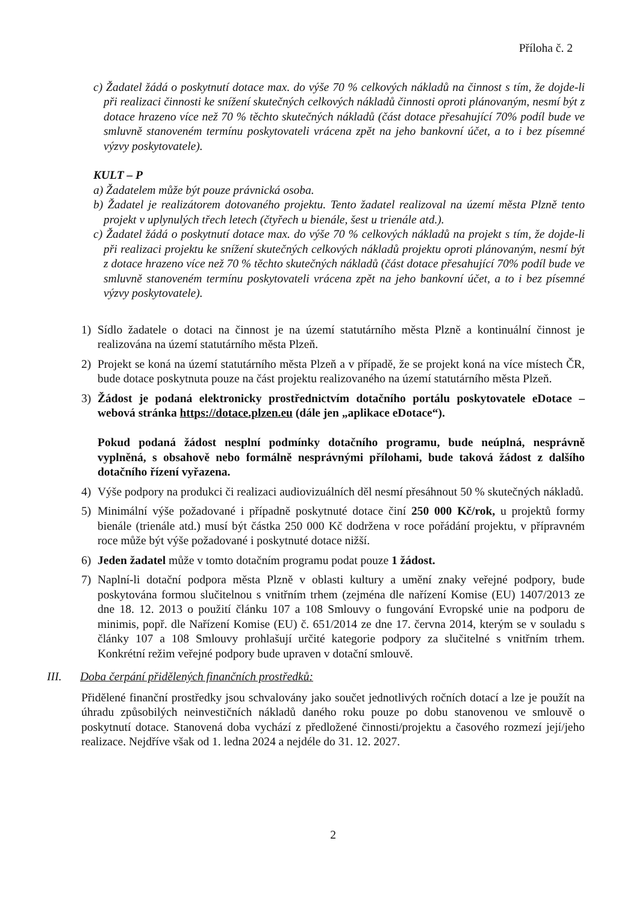Příloha č. 2
c) Žadatel žádá o poskytnutí dotace max. do výše 70 % celkových nákladů na činnost s tím, že dojde-li při realizaci činnosti ke snížení skutečných celkových nákladů činnosti oproti plánovaným, nesmí být z dotace hrazeno více než 70 % těchto skutečných nákladů (část dotace přesahující 70% podíl bude ve smluvně stanoveném termínu poskytovateli vrácena zpět na jeho bankovní účet, a to i bez písemné výzvy poskytovatele).
KULT – P
a) Žadatelem může být pouze právnická osoba.
b) Žadatel je realizátorem dotovaného projektu. Tento žadatel realizoval na území města Plzně tento projekt v uplynulých třech letech (čtyřech u bienále, šest u trienále atd.).
c) Žadatel žádá o poskytnutí dotace max. do výše 70 % celkových nákladů na projekt s tím, že dojde-li při realizaci projektu ke snížení skutečných celkových nákladů projektu oproti plánovaným, nesmí být z dotace hrazeno více než 70 % těchto skutečných nákladů (část dotace přesahující 70% podíl bude ve smluvně stanoveném termínu poskytovateli vrácena zpět na jeho bankovní účet, a to i bez písemné výzvy poskytovatele).
1) Sídlo žadatele o dotaci na činnost je na území statutárního města Plzně a kontinuální činnost je realizována na území statutárního města Plzeň.
2) Projekt se koná na území statutárního města Plzeň a v případě, že se projekt koná na více místech ČR, bude dotace poskytnuta pouze na část projektu realizovaného na území statutárního města Plzeň.
3) Žádost je podaná elektronicky prostřednictvím dotačního portálu poskytovatele eDotace – webová stránka https://dotace.plzen.eu (dále jen „aplikace eDotace“).
Pokud podaná žádost nesplní podmínky dotačního programu, bude neúplná, nesprávně vyplněná, s obsahově nebo formálně nesprávnými přílohami, bude taková žádost z dalšího dotačního řízení vyřazena.
4) Výše podpory na produkci či realizaci audiovizuálních děl nesmí přesáhnout 50 % skutečných nákladů.
5) Minimální výše požadované i případně poskytnuté dotace činí 250 000 Kč/rok, u projektů formy bienále (trienále atd.) musí být částka 250 000 Kč dodržena v roce pořádání projektu, v přípravném roce může být výše požadované i poskytnuté dotace nižší.
6) Jeden žadatel může v tomto dotačním programu podat pouze 1 žádost.
7) Naplní-li dotační podpora města Plzně v oblasti kultury a umění znaky veřejné podpory, bude poskytována formou slučitelnou s vnitřním trhem (zejména dle nařízení Komise (EU) 1407/2013 ze dne 18. 12. 2013 o použití článku 107 a 108 Smlouvy o fungování Evropské unie na podporu de minimis, popř. dle Nařízení Komise (EU) č. 651/2014 ze dne 17. června 2014, kterým se v souladu s články 107 a 108 Smlouvy prohlašují určité kategorie podpory za slučitelné s vnitřním trhem. Konkrétní režim veřejné podpory bude upraven v dotační smlouvě.
III. Doba čerpání přidělených finančních prostředků:
Přidělené finanční prostředky jsou schvalovány jako součet jednotlivých ročních dotací a lze je použít na úhradu způsobilých neinvestičních nákladů daného roku pouze po dobu stanovenou ve smlouvě o poskytnutí dotace. Stanovená doba vychází z předložené činnosti/projektu a časového rozmezí její/jeho realizace. Nejdříve však od 1. ledna 2024 a nejdéle do 31. 12. 2027.
2